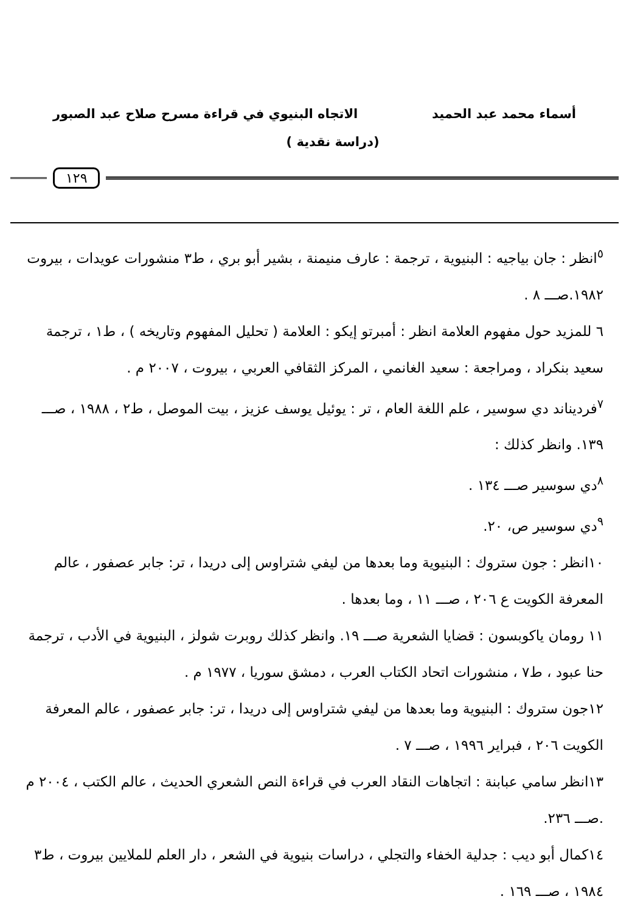أسماء محمد عبد الحميد الاتجاه البنيوي في قراءة مسرح صلاح عبد الصبور
(دراسة نقدية )
١٢٩
<sup>٥</sup> انظر : جان بياجيه : البنيوية ، ترجمة : عارف منيمنة ، بشير أبو بري ، ط٣ منشورات عويدات ، بيروت ١٩٨٢.صـــ ٨ .
٦ للمزيد حول مفهوم العلامة انظر : أمبرتو إيكو : العلامة ( تحليل المفهوم وتاريخه ) ، ط١ ، ترجمة سعيد بنكراد ، ومراجعة : سعيد الغانمي ، المركز الثقافي العربي ، بيروت ، ٢٠٠٧ م .
<sup>٧</sup> فرديناند دي سوسير ، علم اللغة العام ، تر : يوئيل يوسف عزيز ، بيت الموصل ، ط٢ ، ١٩٨٨ ، صـــ ١٣٩. وانظر كذلك :
<sup>٨</sup> دي سوسير صـــ ١٣٤ .
<sup>٩</sup> دي سوسير ص، ٢٠.
١٠انظر : جون ستروك : البنيوية وما بعدها من ليفي شتراوس إلى دريدا ، تر: جابر عصفور ، عالم المعرفة الكويت ع ٢٠٦ ، صـــ ١١ ، وما بعدها .
١١ رومان ياكوبسون : قضايا الشعرية صـــ ١٩. وانظر كذلك روبرت شولز ، البنيوية في الأدب ، ترجمة حنا عبود ، ط٧ ، منشورات اتحاد الكتاب العرب ، دمشق سوريا ، ١٩٧٧ م .
١٢جون ستروك : البنيوية وما بعدها من ليفي شتراوس إلى دريدا ، تر: جابر عصفور ، عالم المعرفة الكويت ٢٠٦ ، فبراير ١٩٩٦ ، صـــ ٧ .
١٣انظر سامي عبابنة : اتجاهات النقاد العرب في قراءة النص الشعري الحديث ، عالم الكتب ، ٢٠٠٤ م .صـــ ٢٣٦.
١٤كمال أبو ديب : جدلية الخفاء والتجلي ، دراسات بنيوية في الشعر ، دار العلم للملايين بيروت ، ط٣ ١٩٨٤ ، صـــ ١٦٩ .